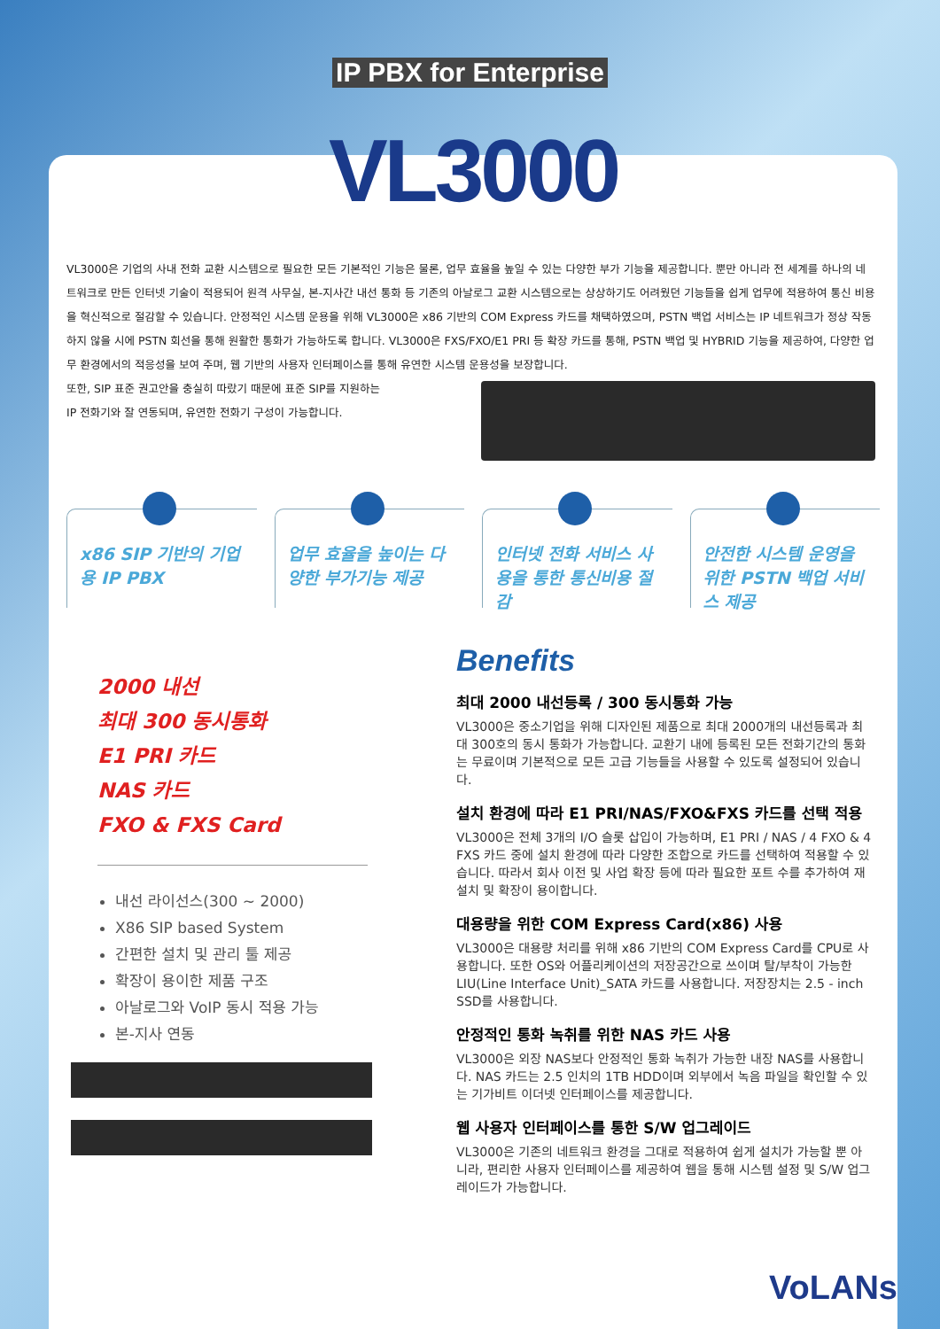IP PBX for Enterprise
VL3000
VL3000은 기업의 사내 전화 교환 시스템으로 필요한 모든 기본적인 기능은 물론, 업무 효율을 높일 수 있는 다양한 부가 기능을 제공합니다. 뿐만 아니라 전 세계를 하나의 네트워크로 만든 인터넷 기술이 적용되어 원격 사무실, 본-지사간 내선 통화 등 기존의 아날로그 교환 시스템으로는 상상하기도 어려웠던 기능들을 쉽게 업무에 적용하여 통신 비용을 혁신적으로 절감할 수 있습니다. 안정적인 시스템 운용을 위해 VL3000은 x86 기반의 COM Express 카드를 채택하였으며, PSTN 백업 서비스는 IP 네트워크가 정상 작동하지 않을 시에 PSTN 회선을 통해 원활한 통화가 가능하도록 합니다. VL3000은 FXS/FXO/E1 PRI 등 확장 카드를 통해, PSTN 백업 및 HYBRID 기능을 제공하여, 다양한 업무 환경에서의 적응성을 보여 주며, 웹 기반의 사용자 인터페이스를 통해 유연한 시스템 운용성을 보장합니다.
또한, SIP 표준 권고안을 충실히 따랐기 때문에 표준 SIP를 지원하는
IP 전화기와 잘 연동되며, 유연한 전화기 구성이 가능합니다.
x86 SIP 기반의 기업용 IP PBX 업무 효율을 높이는 다양한 부가기능 제공
인터넷 전화 서비스 사용을 통한 통신비용 절감
안전한 시스템 운영을 위한 PSTN 백업 서비스 제공
2000 내선
최대 300 동시통화
E1 PRI 카드
NAS 카드
FXO & FXS Card
내선 라이선스(300 ~ 2000)
X86 SIP based System
간편한 설치 및 관리 툴 제공
확장이 용이한 제품 구조
아날로그와 VoIP 동시 적용 가능
본-지사 연동
Benefits
최대 2000 내선등록 / 300 동시통화 가능
VL3000은 중소기업을 위해 디자인된 제품으로 최대 2000개의 내선등록과 최대 300호의 동시 통화가 가능합니다. 교환기 내에 등록된 모든 전화기간의 통화는 무료이며 기본적으로 모든 고급 기능들을 사용할 수 있도록 설정되어 있습니다.
설치 환경에 따라 E1 PRI/NAS/FXO&FXS 카드를 선택 적용
VL3000은 전체 3개의 I/O 슬롯 삽입이 가능하며, E1 PRI / NAS / 4 FXO & 4 FXS 카드 중에 설치 환경에 따라 다양한 조합으로 카드를 선택하여 적용할 수 있습니다. 따라서 회사 이전 및 사업 확장 등에 따라 필요한 포트 수를 추가하여 재설치 및 확장이 용이합니다.
대용량을 위한 COM Express Card(x86) 사용
VL3000은 대용량 처리를 위해 x86 기반의 COM Express Card를 CPU로 사용합니다. 또한 OS와 어플리케이션의 저장공간으로 쓰이며 탈/부착이 가능한 LIU(Line Interface Unit)_SATA 카드를 사용합니다. 저장장치는 2.5 - inch SSD를 사용합니다.
안정적인 통화 녹취를 위한 NAS 카드 사용
VL3000은 외장 NAS보다 안정적인 통화 녹취가 가능한 내장 NAS를 사용합니다. NAS 카드는 2.5 인치의 1TB HDD이며 외부에서 녹음 파일을 확인할 수 있는 기가비트 이더넷 인터페이스를 제공합니다.
웹 사용자 인터페이스를 통한 S/W 업그레이드
VL3000은 기존의 네트워크 환경을 그대로 적용하여 쉽게 설치가 가능할 뿐 아니라, 편리한 사용자 인터페이스를 제공하여 웹을 통해 시스템 설정 및 S/W 업그레이드가 가능합니다.
VoLANs